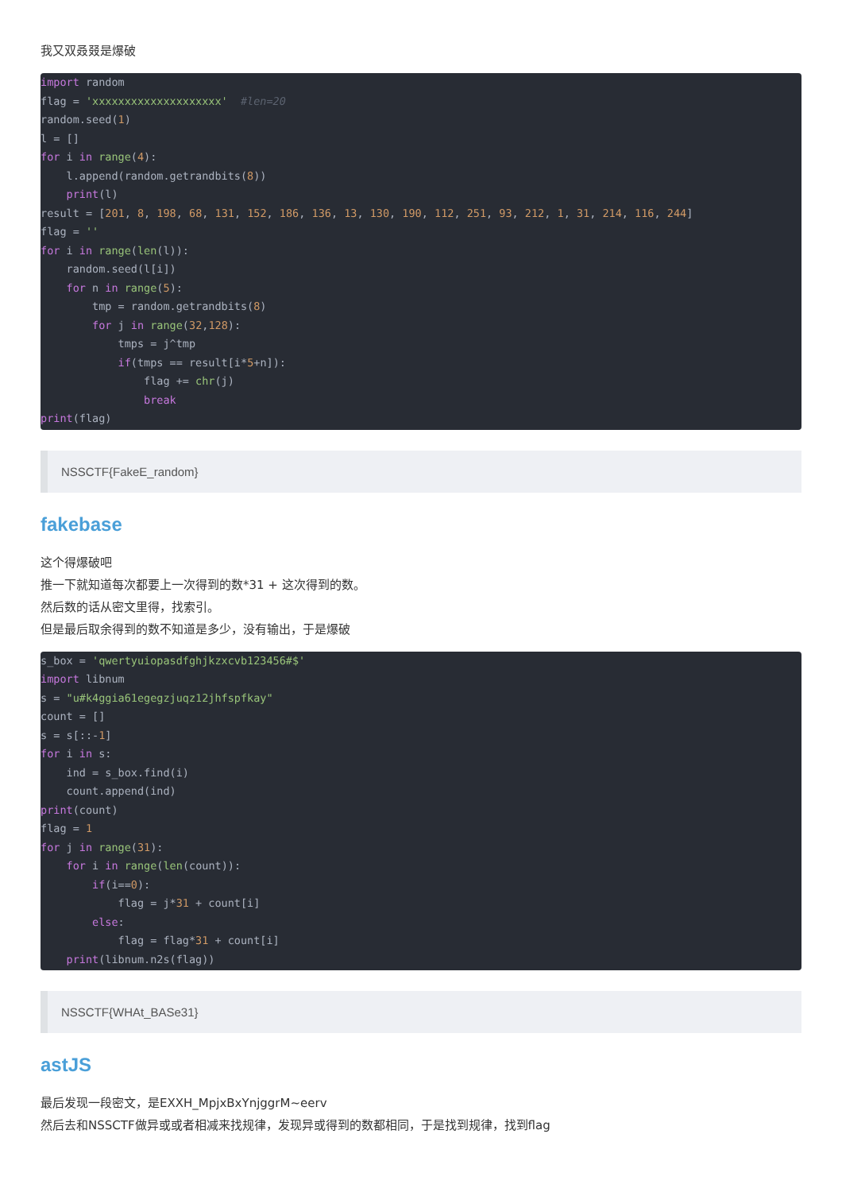我又双叒叕是爆破
import random
flag = 'xxxxxxxxxxxxxxxxxxxx'  #len=20
random.seed(1)
l = []
for i in range(4):
    l.append(random.getrandbits(8))
    print(l)
result = [201, 8, 198, 68, 131, 152, 186, 136, 13, 130, 190, 112, 251, 93, 212, 1, 31, 214, 116, 244]
flag = ''
for i in range(len(l)):
    random.seed(l[i])
    for n in range(5):
        tmp = random.getrandbits(8)
        for j in range(32,128):
            tmps = j^tmp
            if(tmps == result[i*5+n]):
                flag += chr(j)
                break
print(flag)
NSSCTF{FakeE_random}
fakebase
这个得爆破吧
推一下就知道每次都要上一次得到的数*31 + 这次得到的数。
然后数的话从密文里得，找索引。
但是最后取余得到的数不知道是多少，没有输出，于是爆破
s_box = 'qwertyuiopasdfghjkzxcvb123456#$'
import libnum
s = "u#k4ggia61egegzjuqz12jhfspfkay"
count = []
s = s[::-1]
for i in s:
    ind = s_box.find(i)
    count.append(ind)
print(count)
flag = 1
for j in range(31):
    for i in range(len(count)):
        if(i==0):
            flag = j*31 + count[i]
        else:
            flag = flag*31 + count[i]
    print(libnum.n2s(flag))
NSSCTF{WHAt_BASe31}
astJS
最后发现一段密文，是EXXH_MpjxBxYnjggrM~eerv
然后去和NSSCTF做异或或者相减来找规律，发现异或得到的数都相同，于是找到规律，找到flag